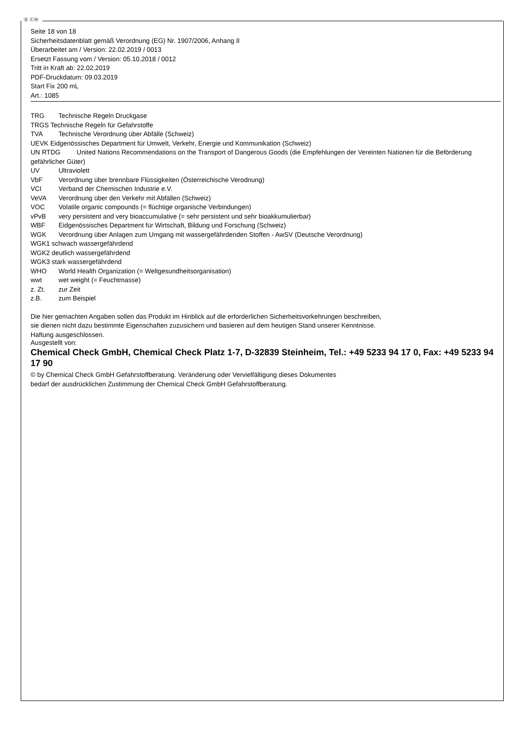Ⓓ ⒸⒽ
Seite 18 von 18
Sicherheitsdatenblatt gemäß Verordnung (EG) Nr. 1907/2006, Anhang II
Überarbeitet am / Version: 22.02.2019 / 0013
Ersetzt Fassung vom / Version: 05.10.2018 / 0012
Tritt in Kraft ab: 22.02.2019
PDF-Druckdatum: 09.03.2019
Start Fix 200 mL
Art.: 1085
TRG Technische Regeln Druckgase
TRGS Technische Regeln für Gefahrstoffe
TVA Technische Verordnung über Abfälle (Schweiz)
UEVK Eidgenössisches Department für Umwelt, Verkehr, Energie und Kommunikation (Schweiz)
UN RTDG United Nations Recommendations on the Transport of Dangerous Goods (die Empfehlungen der Vereinten Nationen für die Beförderung gefährlicher Güter)
UV Ultraviolett
VbF Verordnung über brennbare Flüssigkeiten (Österreichische Verodnung)
VCI Verband der Chemischen Industrie e.V.
VeVA Verordnung über den Verkehr mit Abfällen (Schweiz)
VOC Volatile organic compounds (= flüchtige organische Verbindungen)
vPvB very persistent and very bioaccumulative (= sehr persistent und sehr bioakkumulierbar)
WBF Eidgenössisches Department für Wirtschaft, Bildung und Forschung (Schweiz)
WGK Verordnung über Anlagen zum Umgang mit wassergefährdenden Stoffen - AwSV (Deutsche Verordnung)
WGK1 schwach wassergefährdend
WGK2 deutlich wassergefährdend
WGK3 stark wassergefährdend
WHO World Health Organization (= Weltgesundheitsorganisation)
wwt wet weight (= Feuchtmasse)
z. Zt. zur Zeit
z.B. zum Beispiel
Die hier gemachten Angaben sollen das Produkt im Hinblick auf die erforderlichen Sicherheitsvorkehrungen beschreiben,
sie dienen nicht dazu bestimmte Eigenschaften zuzusichern und basieren auf dem heutigen Stand unserer Kenntnisse.
Haftung ausgeschlossen.
Ausgestellt von:
Chemical Check GmbH, Chemical Check Platz 1-7, D-32839 Steinheim, Tel.: +49 5233 94 17 0, Fax: +49 5233 94 17 90
© by Chemical Check GmbH Gefahrstoffberatung. Veränderung oder Vervielfältigung dieses Dokumentes
bedarf der ausdrücklichen Zustimmung der Chemical Check GmbH Gefahrstoffberatung.